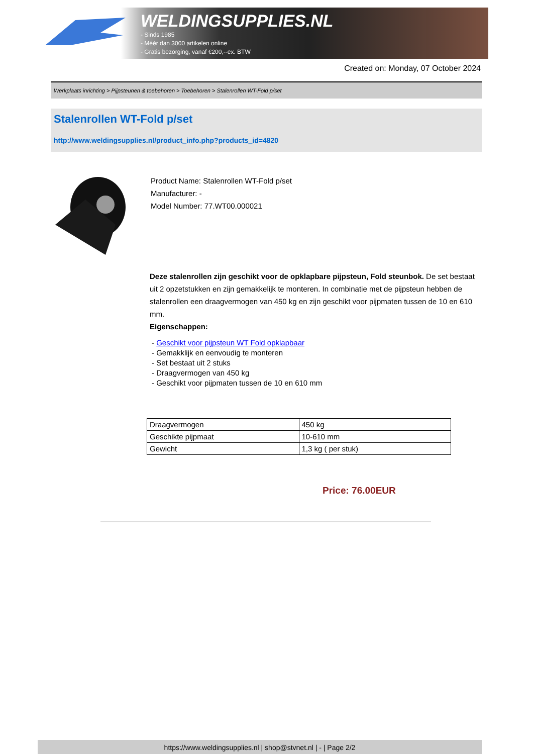WELDINGSUPPLIES.NL
- Sinds 1985
- Méér dan 3000 artikelen online
- Gratis bezorging, vanaf €200,--ex. BTW
Created on: Monday, 07 October 2024
Werkplaats inrichting > Pijpsteunen & toebehoren > Toebehoren > Stalenrollen WT-Fold p/set
Stalenrollen WT-Fold p/set
http://www.weldingsupplies.nl/product_info.php?products_id=4820
Product Name: Stalenrollen WT-Fold p/set
Manufacturer: -
Model Number: 77.WT00.000021
Deze stalenrollen zijn geschikt voor de opklapbare pijpsteun, Fold steunbok. De set bestaat uit 2 opzetstukken en zijn gemakkelijk te monteren. In combinatie met de pijpsteun hebben de stalenrollen een draagvermogen van 450 kg en zijn geschikt voor pijpmaten tussen de 10 en 610 mm.
Eigenschappen:
- Geschikt voor pijpsteun WT Fold opklapbaar
- Gemakklijk en eenvoudig te monteren
- Set bestaat uit 2 stuks
- Draagvermogen van 450 kg
- Geschikt voor pijpmaten tussen de 10 en 610 mm
| Draagvermogen | 450 kg |
| Geschikte pijpmaat | 10-610 mm |
| Gewicht | 1,3 kg ( per stuk) |
Price: 76.00EUR
https://www.weldingsupplies.nl | shop@stvnet.nl | - | Page 2/2